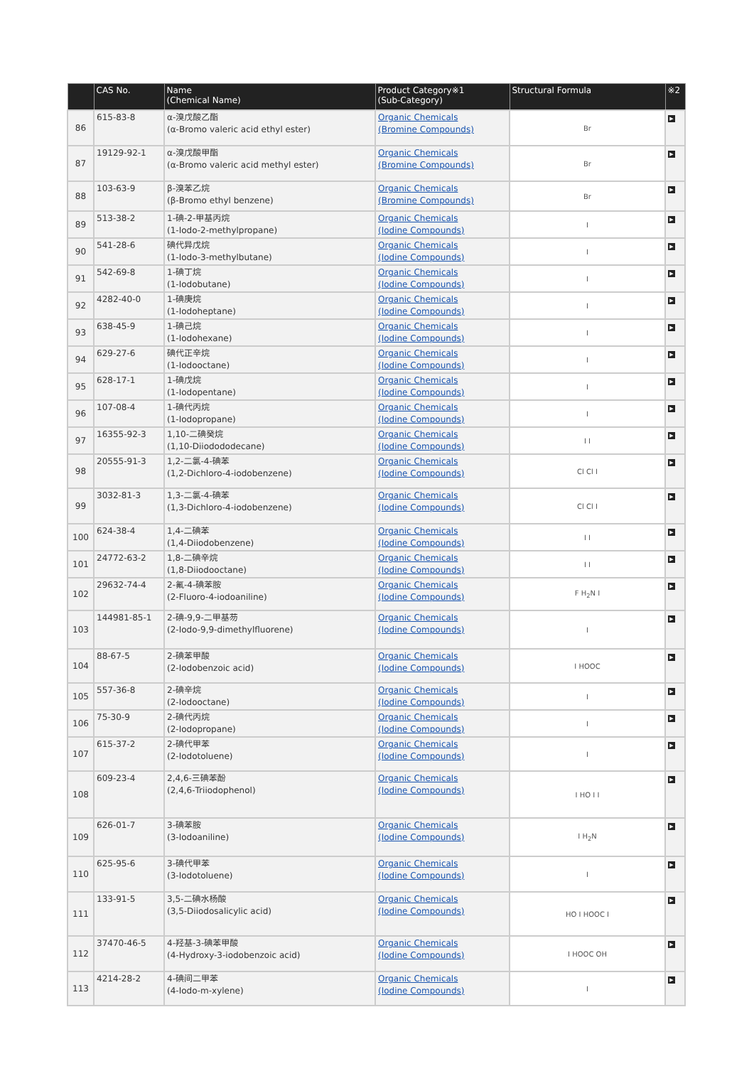| | CAS No. | Name (Chemical Name) | Product Category※1 (Sub-Category) | Structural Formula | ※2 |
| --- | --- | --- | --- | --- | --- |
| 86 | 615-83-8 | α-溴戊酸乙酯 (α-Bromo valeric acid ethyl ester) | Organic Chemicals (Bromine Compounds) | Br | ▶ |
| 87 | 19129-92-1 | α-溴戊酸甲酯 (α-Bromo valeric acid methyl ester) | Organic Chemicals (Bromine Compounds) | Br | ▶ |
| 88 | 103-63-9 | β-溴苯乙烷 (β-Bromo ethyl benzene) | Organic Chemicals (Bromine Compounds) | Br | ▶ |
| 89 | 513-38-2 | 1-碘-2-甲基丙烷 (1-Iodo-2-methylpropane) | Organic Chemicals (Iodine Compounds) | I | ▶ |
| 90 | 541-28-6 | 碘代异戊烷 (1-Iodo-3-methylbutane) | Organic Chemicals (Iodine Compounds) | I | ▶ |
| 91 | 542-69-8 | 1-碘丁烷 (1-Iodobutane) | Organic Chemicals (Iodine Compounds) | I | ▶ |
| 92 | 4282-40-0 | 1-碘庚烷 (1-Iodoheptane) | Organic Chemicals (Iodine Compounds) | I | ▶ |
| 93 | 638-45-9 | 1-碘己烷 (1-Iodohexane) | Organic Chemicals (Iodine Compounds) | I | ▶ |
| 94 | 629-27-6 | 碘代正辛烷 (1-Iodooctane) | Organic Chemicals (Iodine Compounds) | I | ▶ |
| 95 | 628-17-1 | 1-碘戊烷 (1-Iodopentane) | Organic Chemicals (Iodine Compounds) | I | ▶ |
| 96 | 107-08-4 | 1-碘代丙烷 (1-Iodopropane) | Organic Chemicals (Iodine Compounds) | I | ▶ |
| 97 | 16355-92-3 | 1,10-二碘癸烷 (1,10-Diiodododecane) | Organic Chemicals (Iodine Compounds) | I I | ▶ |
| 98 | 20555-91-3 | 1,2-二氯-4-碘苯 (1,2-Dichloro-4-iodobenzene) | Organic Chemicals (Iodine Compounds) | Cl Cl I | ▶ |
| 99 | 3032-81-3 | 1,3-二氯-4-碘苯 (1,3-Dichloro-4-iodobenzene) | Organic Chemicals (Iodine Compounds) | Cl Cl I | ▶ |
| 100 | 624-38-4 | 1,4-二碘苯 (1,4-Diiodobenzene) | Organic Chemicals (Iodine Compounds) | I I | ▶ |
| 101 | 24772-63-2 | 1,8-二碘辛烷 (1,8-Diiodooctane) | Organic Chemicals (Iodine Compounds) | I I | ▶ |
| 102 | 29632-74-4 | 2-氟-4-碘苯胺 (2-Fluoro-4-iodoaniline) | Organic Chemicals (Iodine Compounds) | F H<sub>2</sub>N I | ▶ |
| 103 | 144981-85-1 | 2-碘-9,9-二甲基芴 (2-Iodo-9,9-dimethylfluorene) | Organic Chemicals (Iodine Compounds) | I | ▶ |
| 104 | 88-67-5 | 2-碘苯甲酸 (2-Iodobenzoic acid) | Organic Chemicals (Iodine Compounds) | I HOOC | ▶ |
| 105 | 557-36-8 | 2-碘辛烷 (2-Iodooctane) | Organic Chemicals (Iodine Compounds) | I | ▶ |
| 106 | 75-30-9 | 2-碘代丙烷 (2-Iodopropane) | Organic Chemicals (Iodine Compounds) | I | ▶ |
| 107 | 615-37-2 | 2-碘代甲苯 (2-Iodotoluene) | Organic Chemicals (Iodine Compounds) | I | ▶ |
| 108 | 609-23-4 | 2,4,6-三碘苯酚 (2,4,6-Triiodophenol) | Organic Chemicals (Iodine Compounds) | I HO I I | ▶ |
| 109 | 626-01-7 | 3-碘苯胺 (3-Iodoaniline) | Organic Chemicals (Iodine Compounds) | I H<sub>2</sub>N | ▶ |
| 110 | 625-95-6 | 3-碘代甲苯 (3-Iodotoluene) | Organic Chemicals (Iodine Compounds) | I | ▶ |
| 111 | 133-91-5 | 3,5-二碘水杨酸 (3,5-Diiodosalicylic acid) | Organic Chemicals (Iodine Compounds) | HO I HOOC I | ▶ |
| 112 | 37470-46-5 | 4-羟基-3-碘苯甲酸 (4-Hydroxy-3-iodobenzoic acid) | Organic Chemicals (Iodine Compounds) | I HOOC OH | ▶ |
| 113 | 4214-28-2 | 4-碘间二甲苯 (4-Iodo-m-xylene) | Organic Chemicals (Iodine Compounds) | I | ▶ |